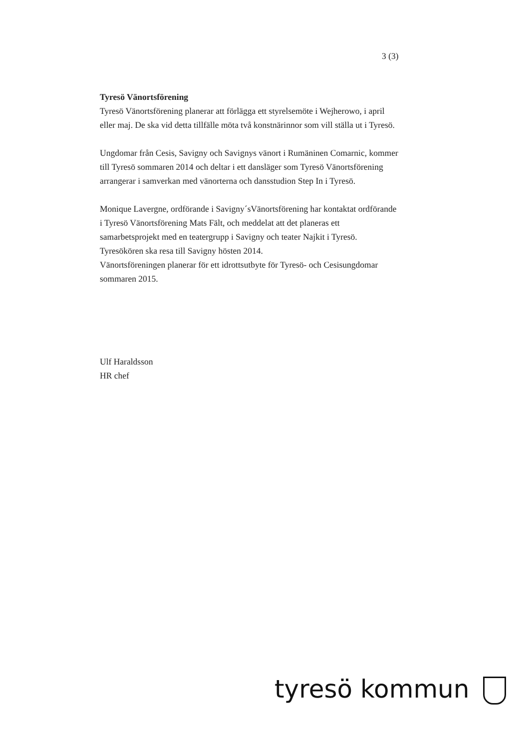3 (3)
Tyresö Vänortsförening
Tyresö Vänortsförening planerar att förlägga ett styrelsemöte i Wejherowo, i april eller maj. De ska vid detta tillfälle möta två konstnärinnor som vill ställa ut i Tyresö.
Ungdomar från Cesis, Savigny och Savignys vänort i Rumäninen Comarnic, kommer till Tyresö sommaren 2014 och deltar i ett dansläger som Tyresö Vänortsförening arrangerar i samverkan med vänorterna och dansstudion Step In i Tyresö.
Monique Lavergne, ordförande i Savigny´sVänortsförening har kontaktat ordförande i Tyresö Vänortsförening Mats Fält, och meddelat att det planeras ett samarbetsprojekt med en teatergrupp i Savigny och teater Najkit i Tyresö. Tyresökören ska resa till Savigny hösten 2014.
Vänortsföreningen planerar för ett idrottsutbyte för Tyresö- och Cesisungdomar sommaren 2015.
Ulf Haraldsson
HR chef
tyresö kommun